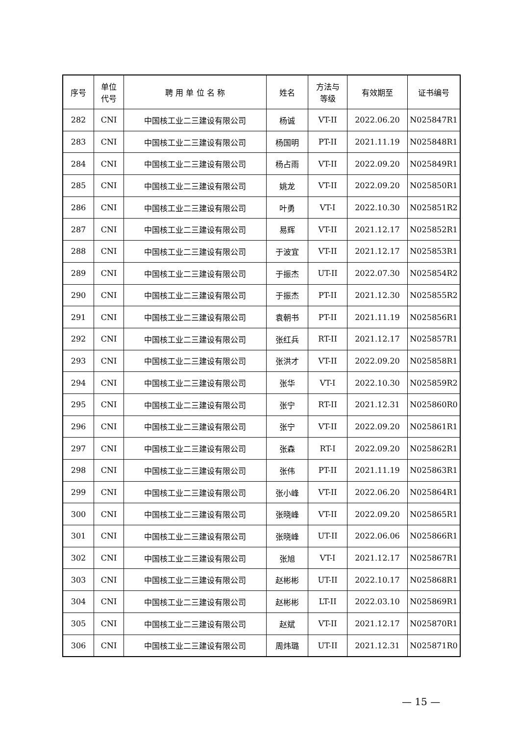| 序号 | 单位 代号 | 聘 用 单 位 名 称 | 姓名 | 方法与 等级 | 有效期至 | 证书编号 |
| --- | --- | --- | --- | --- | --- | --- |
| 282 | CNI | 中国核工业二三建设有限公司 | 杨诚 | VT-II | 2022.06.20 | N025847R1 |
| 283 | CNI | 中国核工业二三建设有限公司 | 杨国明 | PT-II | 2021.11.19 | N025848R1 |
| 284 | CNI | 中国核工业二三建设有限公司 | 杨占雨 | VT-II | 2022.09.20 | N025849R1 |
| 285 | CNI | 中国核工业二三建设有限公司 | 姚龙 | VT-II | 2022.09.20 | N025850R1 |
| 286 | CNI | 中国核工业二三建设有限公司 | 叶勇 | VT-I | 2022.10.30 | N025851R2 |
| 287 | CNI | 中国核工业二三建设有限公司 | 易辉 | VT-II | 2021.12.17 | N025852R1 |
| 288 | CNI | 中国核工业二三建设有限公司 | 于波宜 | VT-II | 2021.12.17 | N025853R1 |
| 289 | CNI | 中国核工业二三建设有限公司 | 于振杰 | UT-II | 2022.07.30 | N025854R2 |
| 290 | CNI | 中国核工业二三建设有限公司 | 于振杰 | PT-II | 2021.12.30 | N025855R2 |
| 291 | CNI | 中国核工业二三建设有限公司 | 袁朝书 | PT-II | 2021.11.19 | N025856R1 |
| 292 | CNI | 中国核工业二三建设有限公司 | 张红兵 | RT-II | 2021.12.17 | N025857R1 |
| 293 | CNI | 中国核工业二三建设有限公司 | 张洪才 | VT-II | 2022.09.20 | N025858R1 |
| 294 | CNI | 中国核工业二三建设有限公司 | 张华 | VT-I | 2022.10.30 | N025859R2 |
| 295 | CNI | 中国核工业二三建设有限公司 | 张宁 | RT-II | 2021.12.31 | N025860R0 |
| 296 | CNI | 中国核工业二三建设有限公司 | 张宁 | VT-II | 2022.09.20 | N025861R1 |
| 297 | CNI | 中国核工业二三建设有限公司 | 张森 | RT-I | 2022.09.20 | N025862R1 |
| 298 | CNI | 中国核工业二三建设有限公司 | 张伟 | PT-II | 2021.11.19 | N025863R1 |
| 299 | CNI | 中国核工业二三建设有限公司 | 张小峰 | VT-II | 2022.06.20 | N025864R1 |
| 300 | CNI | 中国核工业二三建设有限公司 | 张晓峰 | VT-II | 2022.09.20 | N025865R1 |
| 301 | CNI | 中国核工业二三建设有限公司 | 张晓峰 | UT-II | 2022.06.06 | N025866R1 |
| 302 | CNI | 中国核工业二三建设有限公司 | 张旭 | VT-I | 2021.12.17 | N025867R1 |
| 303 | CNI | 中国核工业二三建设有限公司 | 赵彬彬 | UT-II | 2022.10.17 | N025868R1 |
| 304 | CNI | 中国核工业二三建设有限公司 | 赵彬彬 | LT-II | 2022.03.10 | N025869R1 |
| 305 | CNI | 中国核工业二三建设有限公司 | 赵斌 | VT-II | 2021.12.17 | N025870R1 |
| 306 | CNI | 中国核工业二三建设有限公司 | 周炜璐 | UT-II | 2021.12.31 | N025871R0 |
— 15 —